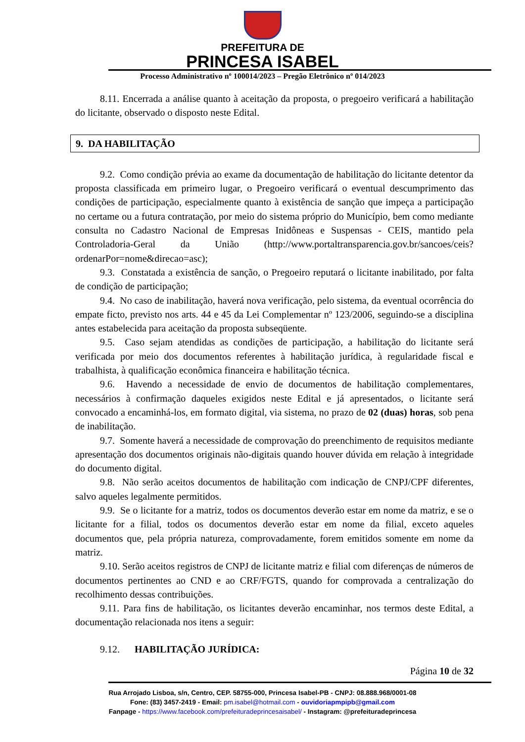PREFEITURA DE
PRINCESA ISABEL
Processo Administrativo nº 100014/2023 – Pregão Eletrônico nº 014/2023
8.11. Encerrada a análise quanto à aceitação da proposta, o pregoeiro verificará a habilitação do licitante, observado o disposto neste Edital.
9. DA HABILITAÇÃO
9.2. Como condição prévia ao exame da documentação de habilitação do licitante detentor da proposta classificada em primeiro lugar, o Pregoeiro verificará o eventual descumprimento das condições de participação, especialmente quanto à existência de sanção que impeça a participação no certame ou a futura contratação, por meio do sistema próprio do Município, bem como mediante consulta no Cadastro Nacional de Empresas Inidôneas e Suspensas - CEIS, mantido pela Controladoria-Geral da União (http://www.portaltransparencia.gov.br/sancoes/ceis?ordenarPor=nome&direcao=asc);
9.3. Constatada a existência de sanção, o Pregoeiro reputará o licitante inabilitado, por falta de condição de participação;
9.4. No caso de inabilitação, haverá nova verificação, pelo sistema, da eventual ocorrência do empate ficto, previsto nos arts. 44 e 45 da Lei Complementar nº 123/2006, seguindo-se a disciplina antes estabelecida para aceitação da proposta subseqüente.
9.5. Caso sejam atendidas as condições de participação, a habilitação do licitante será verificada por meio dos documentos referentes à habilitação jurídica, à regularidade fiscal e trabalhista, à qualificação econômica financeira e habilitação técnica.
9.6. Havendo a necessidade de envio de documentos de habilitação complementares, necessários à confirmação daqueles exigidos neste Edital e já apresentados, o licitante será convocado a encaminhá-los, em formato digital, via sistema, no prazo de 02 (duas) horas, sob pena de inabilitação.
9.7. Somente haverá a necessidade de comprovação do preenchimento de requisitos mediante apresentação dos documentos originais não-digitais quando houver dúvida em relação à integridade do documento digital.
9.8. Não serão aceitos documentos de habilitação com indicação de CNPJ/CPF diferentes, salvo aqueles legalmente permitidos.
9.9. Se o licitante for a matriz, todos os documentos deverão estar em nome da matriz, e se o licitante for a filial, todos os documentos deverão estar em nome da filial, exceto aqueles documentos que, pela própria natureza, comprovadamente, forem emitidos somente em nome da matriz.
9.10. Serão aceitos registros de CNPJ de licitante matriz e filial com diferenças de números de documentos pertinentes ao CND e ao CRF/FGTS, quando for comprovada a centralização do recolhimento dessas contribuições.
9.11. Para fins de habilitação, os licitantes deverão encaminhar, nos termos deste Edital, a documentação relacionada nos itens a seguir:
9.12. HABILITAÇÃO JURÍDICA:
Página 10 de 32
Rua Arrojado Lisboa, s/n, Centro, CEP. 58755-000, Princesa Isabel-PB - CNPJ: 08.888.968/0001-08
Fone: (83) 3457-2419 - Email: pm.isabel@hotmail.com - ouvidoriapmpipb@gmail.com
Fanpage - https://www.facebook.com/prefeituradeprincesaisabel/ - Instagram: @prefeituradeprincesa